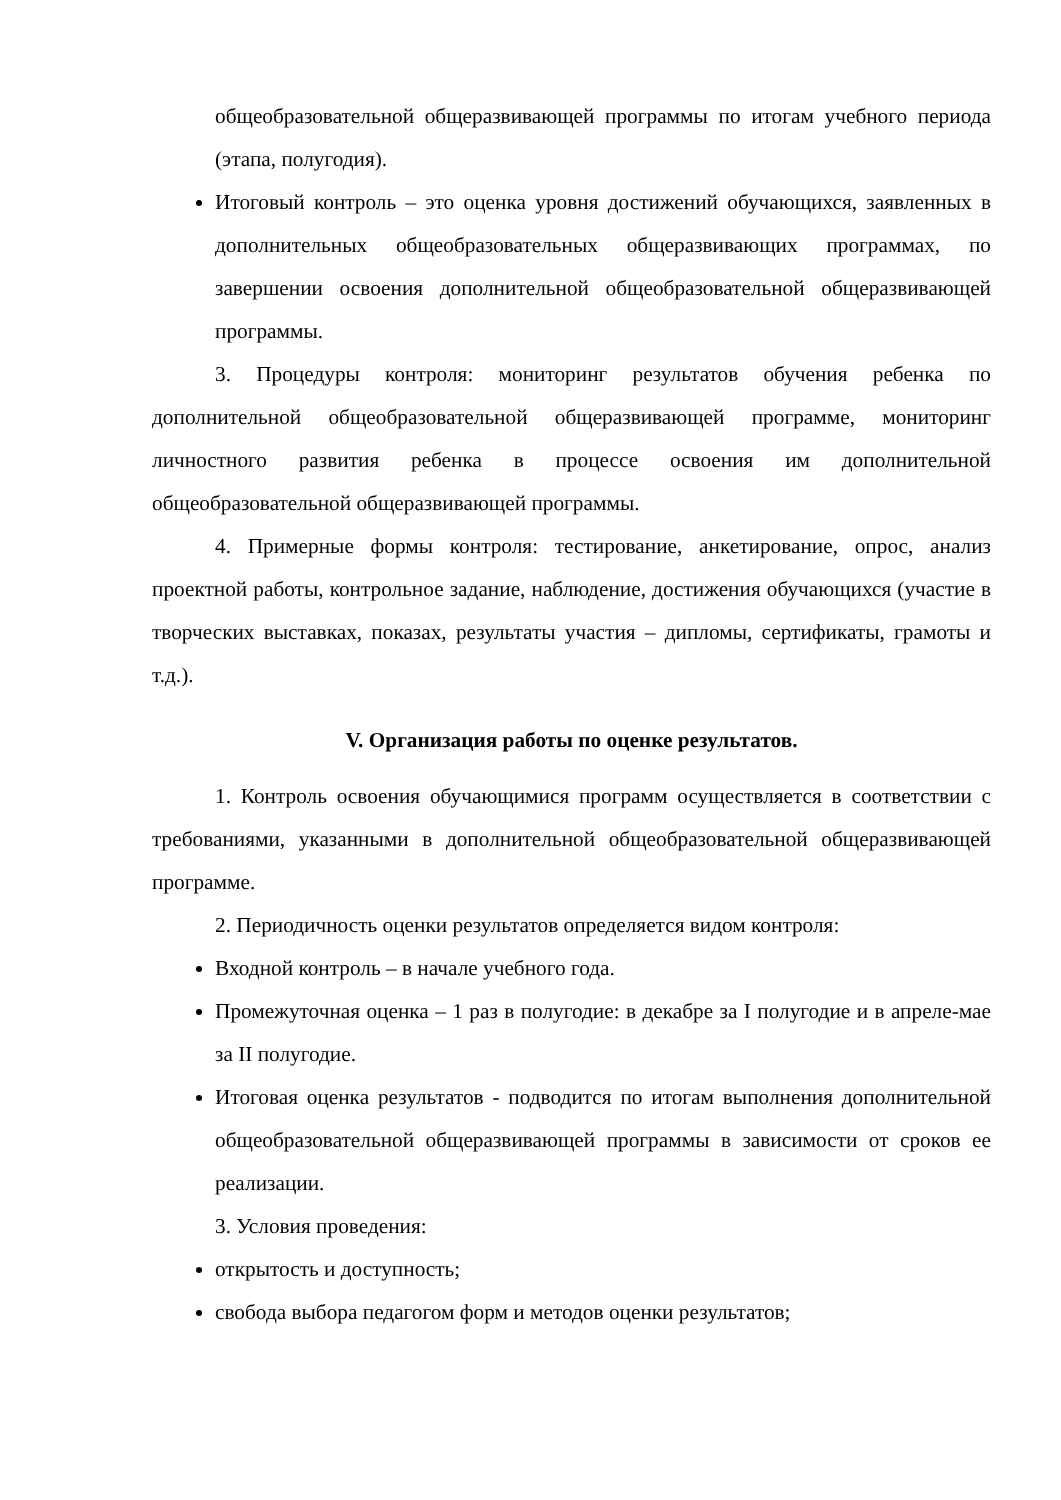общеобразовательной общеразвивающей программы по итогам учебного периода (этапа, полугодия).
Итоговый контроль – это оценка уровня достижений обучающихся, заявленных в дополнительных общеобразовательных общеразвивающих программах, по завершении освоения дополнительной общеобразовательной общеразвивающей программы.
3. Процедуры контроля: мониторинг результатов обучения ребенка по дополнительной общеобразовательной общеразвивающей программе, мониторинг личностного развития ребенка в процессе освоения им дополнительной общеобразовательной общеразвивающей программы.
4. Примерные формы контроля: тестирование, анкетирование, опрос, анализ проектной работы, контрольное задание, наблюдение, достижения обучающихся (участие в творческих выставках, показах, результаты участия – дипломы, сертификаты, грамоты и т.д.).
V. Организация работы по оценке результатов.
1. Контроль освоения обучающимися программ осуществляется в соответствии с требованиями, указанными в дополнительной общеобразовательной общеразвивающей программе.
2. Периодичность оценки результатов определяется видом контроля:
Входной контроль – в начале учебного года.
Промежуточная оценка – 1 раз в полугодие: в декабре за I полугодие и в апреле-мае за II полугодие.
Итоговая оценка результатов - подводится по итогам выполнения дополнительной общеобразовательной общеразвивающей программы в зависимости от сроков ее реализации.
3. Условия проведения:
открытость и доступность;
свобода выбора педагогом форм и методов оценки результатов;